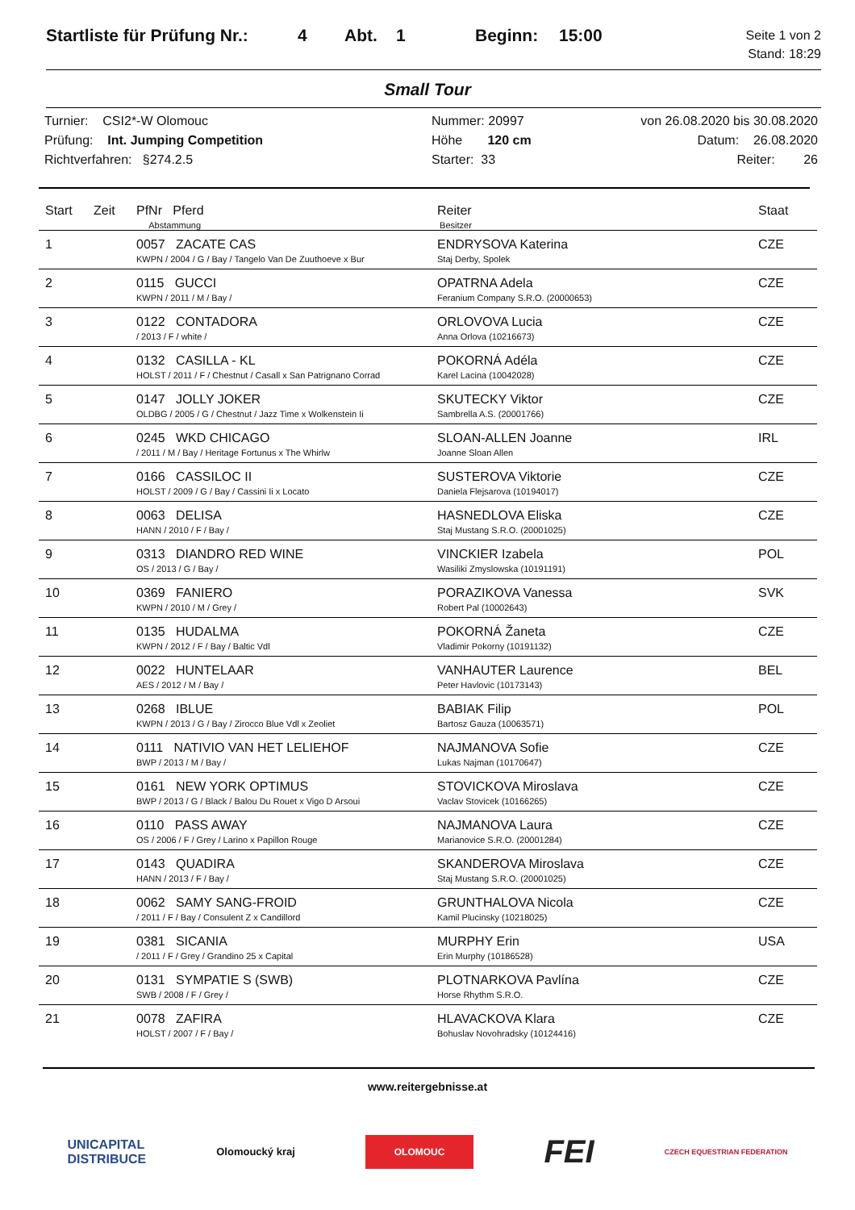Startliste für Prüfung Nr.:
4 Abt. 1 Beginn: 15:00
Seite 1 von 2
Stand: 18:29
Small Tour
Turnier: CSI2*-W Olomouc
Prüfung: Int. Jumping Competition
Richtverfahren: §274.2.5
Nummer: 20997
Höhe 120 cm
Starter: 33
von 26.08.2020 bis 30.08.2020
Datum: 26.08.2020
Reiter: 26
| Start | Zeit | PfNr Pferd Abstammung | Reiter Besitzer | Staat |
| --- | --- | --- | --- | --- |
| 1 | | 0057 ZACATE CAS KWPN / 2004 / G / Bay / Tangelo Van De Zuuthoeve x Bur | ENDRYSOVA Katerina Staj Derby, Spolek | CZE |
| 2 | | 0115 GUCCI KWPN / 2011 / M / Bay / | OPATRNA Adela Feranium Company S.R.O. (20000653) | CZE |
| 3 | | 0122 CONTADORA / 2013 / F / white / | ORLOVOVA Lucia Anna Orlova (10216673) | CZE |
| 4 | | 0132 CASILLA - KL HOLST / 2011 / F / Chestnut / Casall x San Patrignano Corrad | POKORNÁ Adéla Karel Lacina (10042028) | CZE |
| 5 | | 0147 JOLLY JOKER OLDBG / 2005 / G / Chestnut / Jazz Time x Wolkenstein Ii | SKUTECKY Viktor Sambrella A.S. (20001766) | CZE |
| 6 | | 0245 WKD CHICAGO / 2011 / M / Bay / Heritage Fortunus x The Whirlw | SLOAN-ALLEN Joanne Joanne Sloan Allen | IRL |
| 7 | | 0166 CASSILOC II HOLST / 2009 / G / Bay / Cassini Ii x Locato | SUSTEROVA Viktorie Daniela Flejsarova (10194017) | CZE |
| 8 | | 0063 DELISA HANN / 2010 / F / Bay / | HASNEDLOVA Eliska Staj Mustang S.R.O. (20001025) | CZE |
| 9 | | 0313 DIANDRO RED WINE OS / 2013 / G / Bay / | VINCKIER Izabela Wasiliki Zmyslowska (10191191) | POL |
| 10 | | 0369 FANIERO KWPN / 2010 / M / Grey / | PORAZIKOVA Vanessa Robert Pal (10002643) | SVK |
| 11 | | 0135 HUDALMA KWPN / 2012 / F / Bay / Baltic Vdl | POKORNÁ Žaneta Vladimir Pokorny (10191132) | CZE |
| 12 | | 0022 HUNTELAAR AES / 2012 / M / Bay / | VANHAUTER Laurence Peter Havlovic (10173143) | BEL |
| 13 | | 0268 IBLUE KWPN / 2013 / G / Bay / Zirocco Blue Vdl x Zeoliet | BABIAK Filip Bartosz Gauza (10063571) | POL |
| 14 | | 0111 NATIVIO VAN HET LELIEHOF BWP / 2013 / M / Bay / | NAJMANOVA Sofie Lukas Najman (10170647) | CZE |
| 15 | | 0161 NEW YORK OPTIMUS BWP / 2013 / G / Black / Balou Du Rouet x Vigo D Arsoui | STOVICKOVA Miroslava Vaclav Stovicek (10166265) | CZE |
| 16 | | 0110 PASS AWAY OS / 2006 / F / Grey / Larino x Papillon Rouge | NAJMANOVA Laura Marianovice S.R.O. (20001284) | CZE |
| 17 | | 0143 QUADIRA HANN / 2013 / F / Bay / | SKANDEROVA Miroslava Staj Mustang S.R.O. (20001025) | CZE |
| 18 | | 0062 SAMY SANG-FROID / 2011 / F / Bay / Consulent Z x Candillord | GRUNTHALOVA Nicola Kamil Plucinsky (10218025) | CZE |
| 19 | | 0381 SICANIA / 2011 / F / Grey / Grandino 25 x Capital | MURPHY Erin Erin Murphy (10186528) | USA |
| 20 | | 0131 SYMPATIE S (SWB) SWB / 2008 / F / Grey / | PLOTNARKOVA Pavlína Horse Rhythm S.R.O. | CZE |
| 21 | | 0078 ZAFIRA HOLST / 2007 / F / Bay / | HLAVACKOVA Klara Bohuslav Novohradsky (10124416) | CZE |
www.reitergebnisse.at
UNICAPITAL
DISTRIBUCE
Olomoucký kraj
OLOMOUC
FEI
CZECH EQUESTRIAN FEDERATION